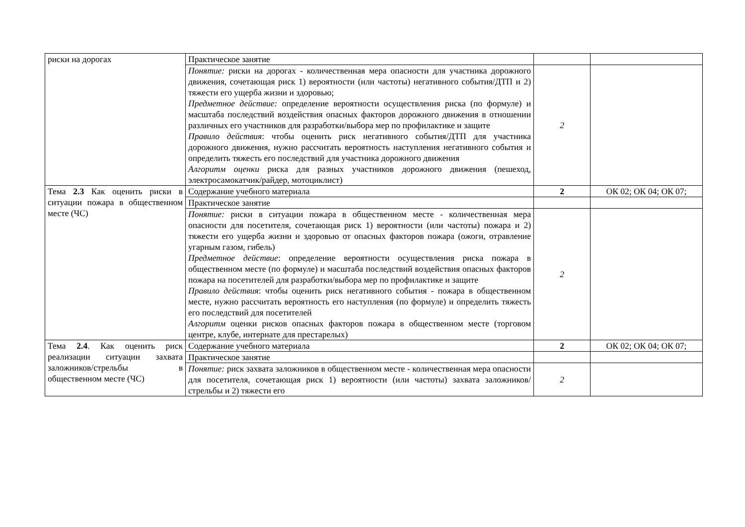| риски на дорогах | Практическое занятие | | |
| | Понятие: риски на дорогах - количественная мера опасности для участника дорожного движения, сочетающая риск 1) вероятности (или частоты) негативного события/ДТП и 2) тяжести его ущерба жизни и здоровью; Предметное действие: определение вероятности осуществления риска (по формуле) и масштаба последствий воздействия опасных факторов дорожного движения в отношении различных его участников для разработки/выбора мер по профилактике и защите Правило действия : чтобы оценить риск негативного события/ДТП для участника дорожного движения, нужно рассчитать вероятность наступления негативного события и определить тяжесть его последствий для участника дорожного движения Алгоритм оценки риска для разных участников дорожного движения (пешеход, электросамокатчик/райдер, мотоциклист) | 2 | |
| Тема 2.3 Как оценить риски в ситуации пожара в общественном месте (ЧС) | Содержание учебного материала | 2 | ОК 02; ОК 04; ОК 07; |
| | Практическое занятие | | |
| | Понятие: риски в ситуации пожара в общественном месте - количественная мера опасности для посетителя, сочетающая риск 1) вероятности (или частоты) пожара и 2) тяжести его ущерба жизни и здоровью от опасных факторов пожара (ожоги, отравление угарным газом, гибель) Предметное действие : определение вероятности осуществления риска пожара в общественном месте (по формуле) и масштаба последствий воздействия опасных факторов пожара на посетителей для разработки/выбора мер по профилактике и защите Правило действия : чтобы оценить риск негативного события - пожара в общественном месте, нужно рассчитать вероятность его наступления (по формуле) и определить тяжесть его последствий для посетителей Алгоритм оценки рисков опасных факторов пожара в общественном месте (торговом центре, клубе, интернате для престарелых) | 2 | |
| Тема 2.4 . Как оценить риск реализации ситуации захвата заложников/стрельбы в общественном месте (ЧС) | Содержание учебного материала | 2 | ОК 02; ОК 04; ОК 07; |
| | Практическое занятие | | |
| | Понятие: риск захвата заложников в общественном месте - количественная мера опасности для посетителя, сочетающая риск 1) вероятности (или частоты) захвата заложников/стрельбы и 2) тяжести его | 2 | |